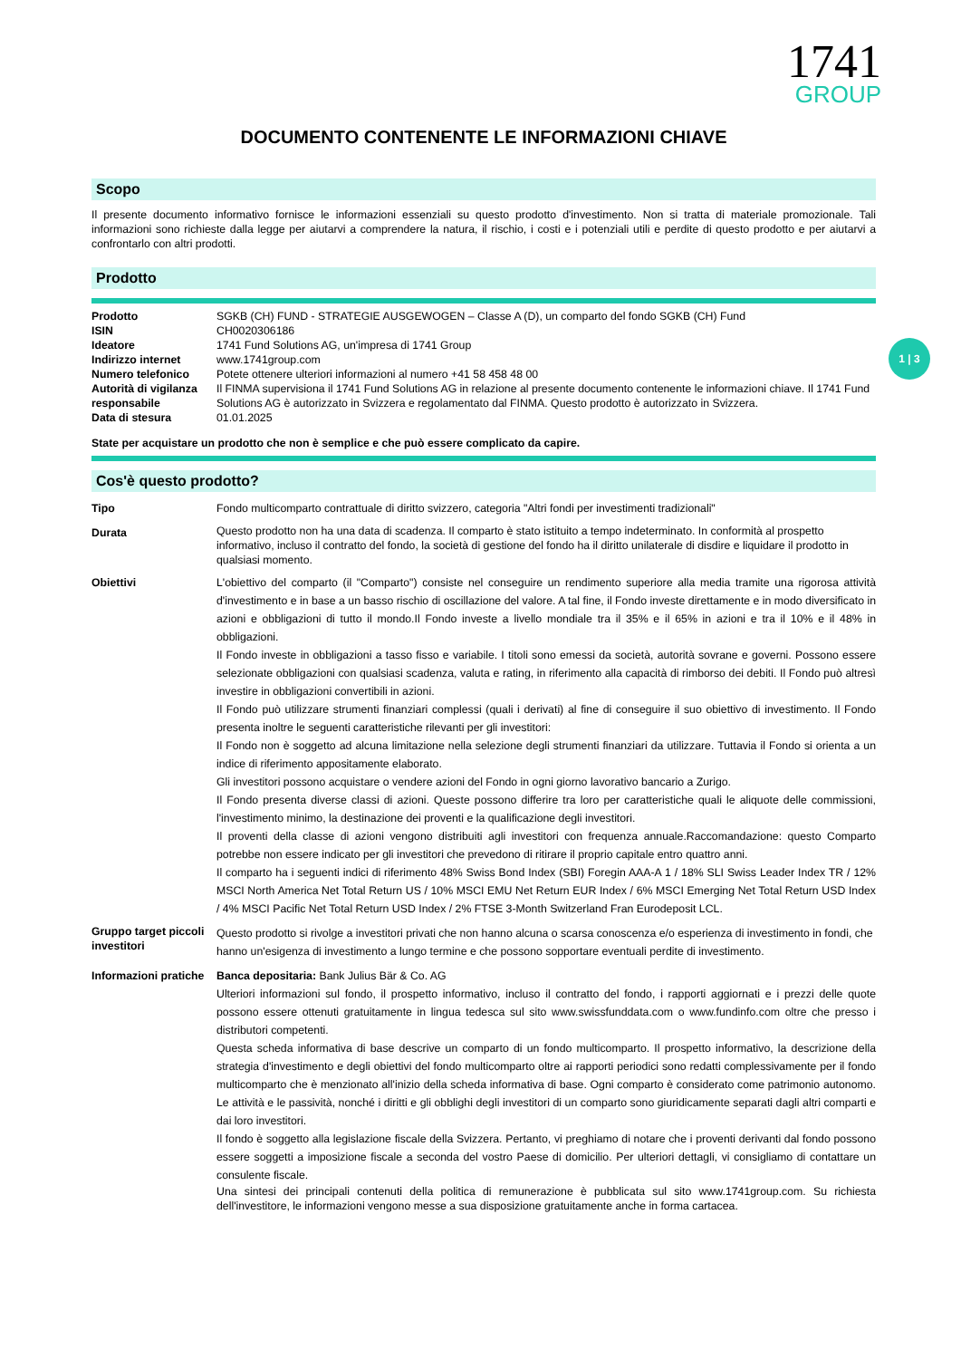1741
GROUP
DOCUMENTO CONTENENTE LE INFORMAZIONI CHIAVE
Scopo
Il presente documento informativo fornisce le informazioni essenziali su questo prodotto d'investimento. Non si tratta di materiale promozionale. Tali informazioni sono richieste dalla legge per aiutarvi a comprendere la natura, il rischio, i costi e i potenziali utili e perdite di questo prodotto e per aiutarvi a confrontarlo con altri prodotti.
Prodotto
| Prodotto | SGKB (CH) FUND - STRATEGIE AUSGEWOGEN – Classe A (D), un comparto del fondo SGKB (CH) Fund |
| ISIN | CH0020306186 |
| Ideatore | 1741 Fund Solutions AG, un'impresa di 1741 Group |
| Indirizzo internet | www.1741group.com |
| Numero telefonico | Potete ottenere ulteriori informazioni al numero +41 58 458 48 00 |
| Autorità di vigilanza responsabile | Il FINMA supervisiona il 1741 Fund Solutions AG in relazione al presente documento contenente le informazioni chiave. Il 1741 Fund Solutions AG è autorizzato in Svizzera e regolamentato dal FINMA. Questo prodotto è autorizzato in Svizzera. |
| Data di stesura | 01.01.2025 |
State per acquistare un prodotto che non è semplice e che può essere complicato da capire.
Cos'è questo prodotto?
| Tipo | Fondo multicomparto contrattuale di diritto svizzero, categoria "Altri fondi per investimenti tradizionali" |
| Durata | Questo prodotto non ha una data di scadenza. Il comparto è stato istituito a tempo indeterminato. In conformità al prospetto informativo, incluso il contratto del fondo, la società di gestione del fondo ha il diritto unilaterale di disdire e liquidare il prodotto in qualsiasi momento. |
| Obiettivi | L'obiettivo del comparto (il "Comparto") consiste nel conseguire un rendimento superiore alla media tramite una rigorosa attività d'investimento e in base a un basso rischio di oscillazione del valore. A tal fine, il Fondo investe direttamente e in modo diversificato in azioni e obbligazioni di tutto il mondo.Il Fondo investe a livello mondiale tra il 35% e il 65% in azioni e tra il 10% e il 48% in obbligazioni. Il Fondo investe in obbligazioni a tasso fisso e variabile. I titoli sono emessi da società, autorità sovrane e governi. Possono essere selezionate obbligazioni con qualsiasi scadenza, valuta e rating, in riferimento alla capacità di rimborso dei debiti. Il Fondo può altresì investire in obbligazioni convertibili in azioni. Il Fondo può utilizzare strumenti finanziari complessi (quali i derivati) al fine di conseguire il suo obiettivo di investimento. Il Fondo presenta inoltre le seguenti caratteristiche rilevanti per gli investitori: Il Fondo non è soggetto ad alcuna limitazione nella selezione degli strumenti finanziari da utilizzare. Tuttavia il Fondo si orienta a un indice di riferimento appositamente elaborato. Gli investitori possono acquistare o vendere azioni del Fondo in ogni giorno lavorativo bancario a Zurigo. Il Fondo presenta diverse classi di azioni. Queste possono differire tra loro per caratteristiche quali le aliquote delle commissioni, l'investimento minimo, la destinazione dei proventi e la qualificazione degli investitori. Il proventi della classe di azioni vengono distribuiti agli investitori con frequenza annuale.Raccomandazione: questo Comparto potrebbe non essere indicato per gli investitori che prevedono di ritirare il proprio capitale entro quattro anni. Il comparto ha i seguenti indici di riferimento 48% Swiss Bond Index (SBI) Foregin AAA-A 1 / 18% SLI Swiss Leader Index TR / 12% MSCI North America Net Total Return US / 10% MSCI EMU Net Return EUR Index / 6% MSCI Emerging Net Total Return USD Index / 4% MSCI Pacific Net Total Return USD Index / 2% FTSE 3-Month Switzerland Fran Eurodeposit LCL. |
| Gruppo target piccoli investitori | Questo prodotto si rivolge a investitori privati che non hanno alcuna o scarsa conoscenza e/o esperienza di investimento in fondi, che hanno un'esigenza di investimento a lungo termine e che possono sopportare eventuali perdite di investimento. |
| Informazioni pratiche | Banca depositaria: Bank Julius Bär & Co. AG Ulteriori informazioni sul fondo, il prospetto informativo, incluso il contratto del fondo, i rapporti aggiornati e i prezzi delle quote possono essere ottenuti gratuitamente in lingua tedesca sul sito www.swissfunddata.com o www.fundinfo.com oltre che presso i distributori competenti. Questa scheda informativa di base descrive un comparto di un fondo multicomparto. Il prospetto informativo, la descrizione della strategia d'investimento e degli obiettivi del fondo multicomparto oltre ai rapporti periodici sono redatti complessivamente per il fondo multicomparto che è menzionato all'inizio della scheda informativa di base. Ogni comparto è considerato come patrimonio autonomo. Le attività e le passività, nonché i diritti e gli obblighi degli investitori di un comparto sono giuridicamente separati dagli altri comparti e dai loro investitori. Il fondo è soggetto alla legislazione fiscale della Svizzera. Pertanto, vi preghiamo di notare che i proventi derivanti dal fondo possono essere soggetti a imposizione fiscale a seconda del vostro Paese di domicilio. Per ulteriori dettagli, vi consigliamo di contattare un consulente fiscale. Una sintesi dei principali contenuti della politica di remunerazione è pubblicata sul sito www.1741group.com. Su richiesta dell'investitore, le informazioni vengono messe a sua disposizione gratuitamente anche in forma cartacea. |
1 | 3